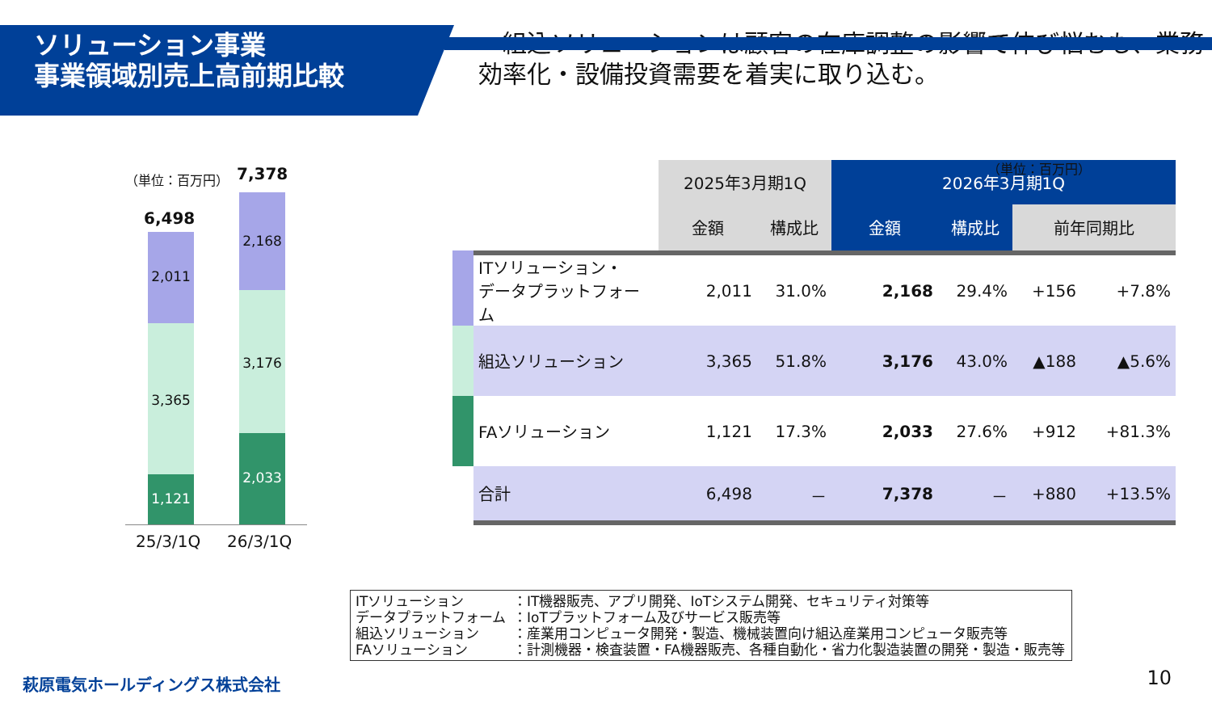ソリューション事業
事業領域別売上高前期比較
・組込ソリューションは顧客の在庫調整の影響で伸び悩むも、業務
効率化・設備投資需要を着実に取り込む。
（単位：百万円）
（単位：百万円）
6,498
7,378
2,011
3,365
1,121
2,168
3,176
2,033
25/3/1Q 26/3/1Q
| | 2025年3月期1Q | | 2026年3月期1Q | | | |
| | 金額 | 構成比 | 金額 | 構成比 | 前年同期比 | |
| ITソリューション・ データプラットフォーム | 2,011 | 31.0% | 2,168 | 29.4% | +156 | +7.8% |
| 組込ソリューション | 3,365 | 51.8% | 3,176 | 43.0% | ▲188 | ▲5.6% |
| FAソリューション | 1,121 | 17.3% | 2,033 | 27.6% | +912 | +81.3% |
| 合計 | 6,498 | － | 7,378 | － | +880 | +13.5% |
ITソリューション ：IT機器販売、アプリ開発、IoTシステム開発、セキュリティ対策等 データプラットフォーム ：IoTプラットフォーム及びサービス販売等 組込ソリューション ：産業用コンピュータ開発・製造、機械装置向け組込産業用コンピュータ販売等 FAソリューション ：計測機器・検査装置・FA機器販売、各種自動化・省力化製造装置の開発・製造・販売等
萩原電気ホールディングス株式会社 10